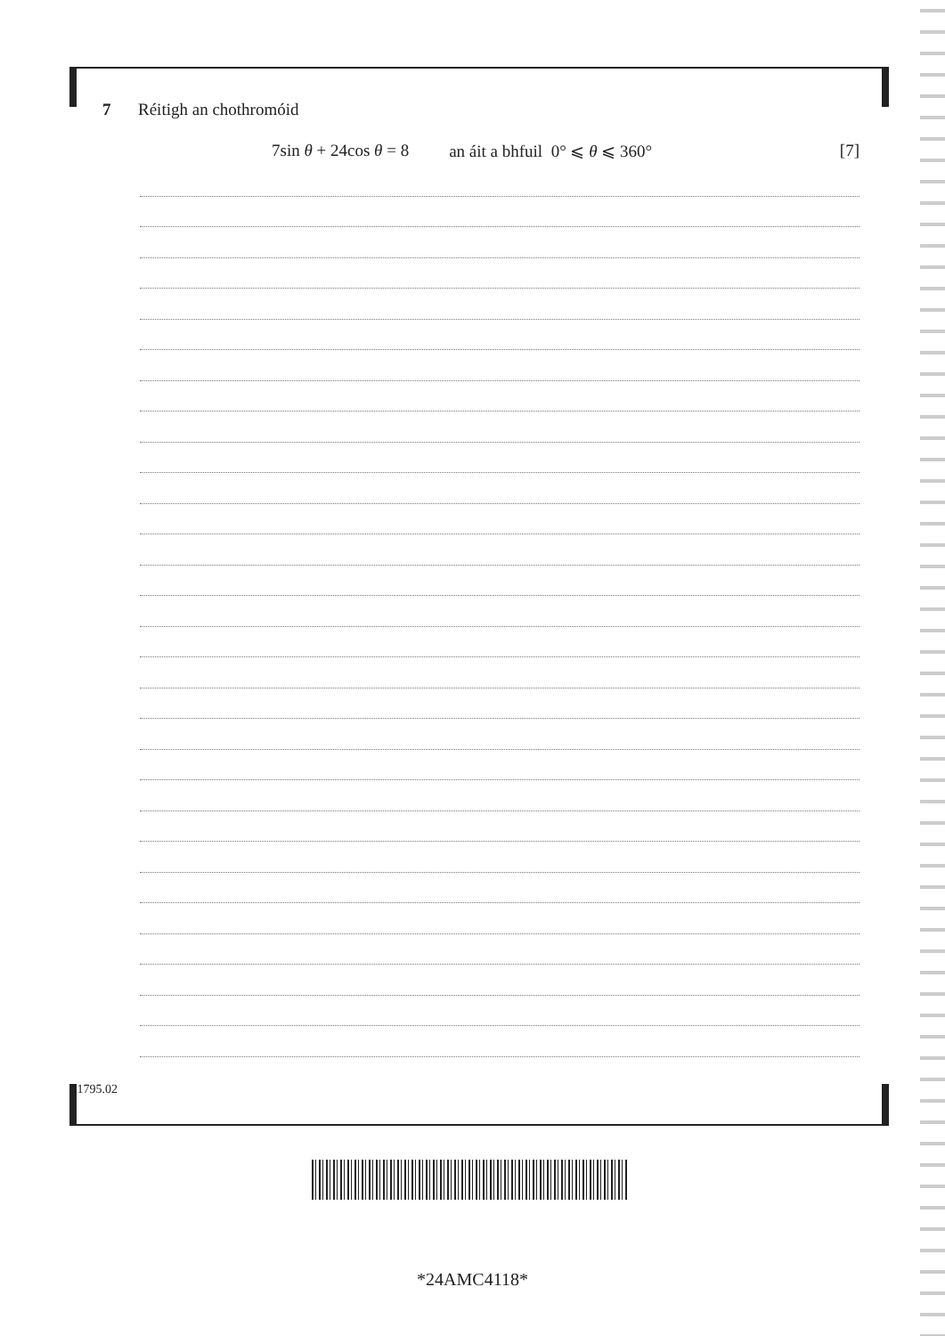7 Réitigh an chothromóid
7sin θ + 24cos θ = 8 an áit a bhfuil 0° ⩽ θ ⩽ 360° [7]
11795.02
*24AMC4118*